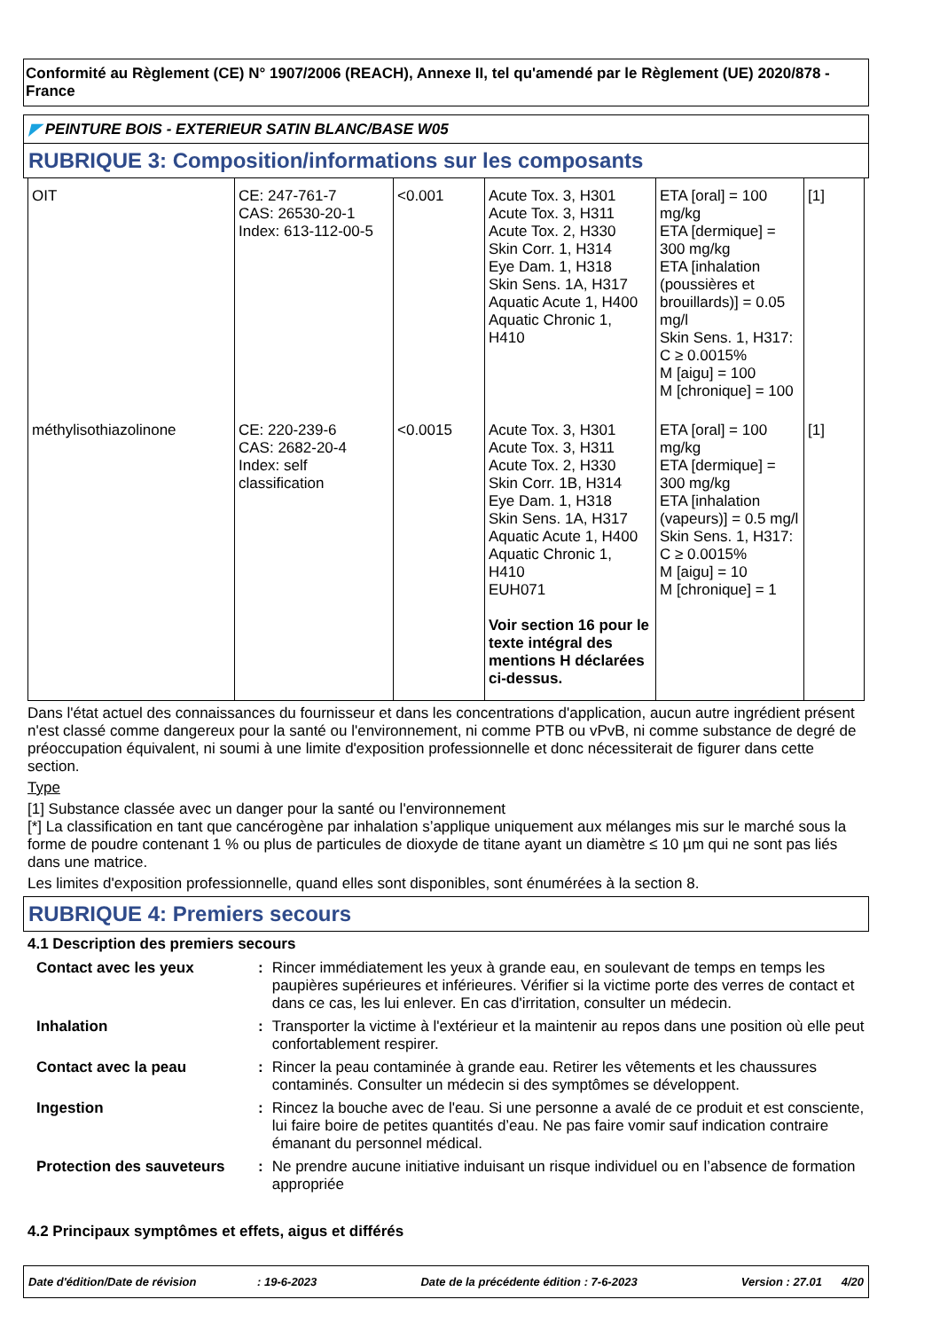Conformité au Règlement (CE) N° 1907/2006 (REACH), Annexe II, tel qu'amendé par le Règlement (UE) 2020/878 - France
◤ PEINTURE BOIS - EXTERIEUR SATIN BLANC/BASE W05
RUBRIQUE 3: Composition/informations sur les composants
| OIT | CE: 247-761-7 CAS: 26530-20-1 Index: 613-112-00-5 | <0.001 | Acute Tox. 3, H301 Acute Tox. 3, H311 Acute Tox. 2, H330 Skin Corr. 1, H314 Eye Dam. 1, H318 Skin Sens. 1A, H317 Aquatic Acute 1, H400 Aquatic Chronic 1, H410 | ETA [oral] = 100 mg/kg ETA [dermique] = 300 mg/kg ETA [inhalation (poussières et brouillards)] = 0.05 mg/l Skin Sens. 1, H317: C ≥ 0.0015% M [aigu] = 100 M [chronique] = 100 | [1] |
| méthylisothiazolinone | CE: 220-239-6 CAS: 2682-20-4 Index: self classification | <0.0015 | Acute Tox. 3, H301 Acute Tox. 3, H311 Acute Tox. 2, H330 Skin Corr. 1B, H314 Eye Dam. 1, H318 Skin Sens. 1A, H317 Aquatic Acute 1, H400 Aquatic Chronic 1, H410 EUH071 Voir section 16 pour le texte intégral des mentions H déclarées ci-dessus. | ETA [oral] = 100 mg/kg ETA [dermique] = 300 mg/kg ETA [inhalation (vapeurs)] = 0.5 mg/l Skin Sens. 1, H317: C ≥ 0.0015% M [aigu] = 10 M [chronique] = 1 | [1] |
Dans l'état actuel des connaissances du fournisseur et dans les concentrations d'application, aucun autre ingrédient présent n'est classé comme dangereux pour la santé ou l'environnement, ni comme PTB ou vPvB, ni comme substance de degré de préoccupation équivalent, ni soumi à une limite d'exposition professionnelle et donc nécessiterait de figurer dans cette section.
Type
[1] Substance classée avec un danger pour la santé ou l'environnement
[*] La classification en tant que cancérogène par inhalation s’applique uniquement aux mélanges mis sur le marché sous la forme de poudre contenant 1 % ou plus de particules de dioxyde de titane ayant un diamètre ≤ 10 µm qui ne sont pas liés dans une matrice.
Les limites d'exposition professionnelle, quand elles sont disponibles, sont énumérées à la section 8.
RUBRIQUE 4: Premiers secours
4.1 Description des premiers secours
| Contact avec les yeux | : | Rincer immédiatement les yeux à grande eau, en soulevant de temps en temps les paupières supérieures et inférieures. Vérifier si la victime porte des verres de contact et dans ce cas, les lui enlever. En cas d'irritation, consulter un médecin. |
| Inhalation | : | Transporter la victime à l'extérieur et la maintenir au repos dans une position où elle peut confortablement respirer. |
| Contact avec la peau | : | Rincer la peau contaminée à grande eau. Retirer les vêtements et les chaussures contaminés. Consulter un médecin si des symptômes se développent. |
| Ingestion | : | Rincez la bouche avec de l'eau. Si une personne a avalé de ce produit et est consciente, lui faire boire de petites quantités d’eau. Ne pas faire vomir sauf indication contraire émanant du personnel médical. |
| Protection des sauveteurs | : | Ne prendre aucune initiative induisant un risque individuel ou en l’absence de formation appropriée |
4.2 Principaux symptômes et effets, aigus et différés
Date d'édition/Date de révision : 19-6-2023 Date de la précédente édition : 7-6-2023 Version : 27.01 4/20